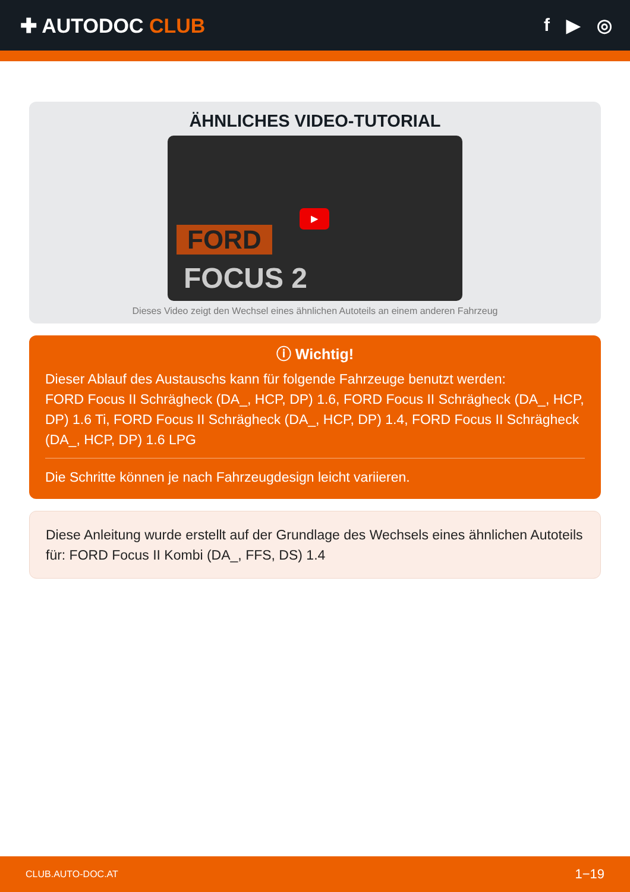✚ AUTODOC CLUB f ▶ ◎
ÄHNLICHES VIDEO-TUTORIAL
▶
FORD
FOCUS 2
Dieses Video zeigt den Wechsel eines ähnlichen Autoteils an einem anderen Fahrzeug
ⓘ Wichtig!
Dieser Ablauf des Austauschs kann für folgende Fahrzeuge benutzt werden:
FORD Focus II Schrägheck (DA_, HCP, DP) 1.6, FORD Focus II Schrägheck (DA_, HCP, DP) 1.6 Ti, FORD Focus II Schrägheck (DA_, HCP, DP) 1.4, FORD Focus II Schrägheck (DA_, HCP, DP) 1.6 LPG
Die Schritte können je nach Fahrzeugdesign leicht variieren.
Diese Anleitung wurde erstellt auf der Grundlage des Wechsels eines ähnlichen Autoteils für: FORD Focus II Kombi (DA_, FFS, DS) 1.4
CLUB.AUTO-DOC.AT 1−19